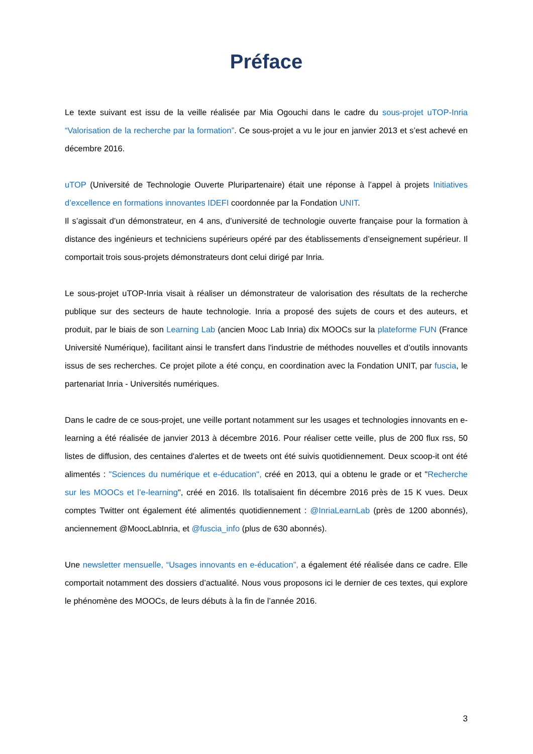Préface
Le texte suivant est issu de la veille réalisée par Mia Ogouchi dans le cadre du sous-projet uTOP-Inria “Valorisation de la recherche par la formation”. Ce sous-projet a vu le jour en janvier 2013 et s’est achevé en décembre 2016.
uTOP (Université de Technologie Ouverte Pluripartenaire) était une réponse à l’appel à projets Initiatives d’excellence en formations innovantes IDEFI coordonnée par la Fondation UNIT.
Il s’agissait d’un démonstrateur, en 4 ans, d’université de technologie ouverte française pour la formation à distance des ingénieurs et techniciens supérieurs opéré par des établissements d’enseignement supérieur. Il comportait trois sous-projets démonstrateurs dont celui dirigé par Inria.
Le sous-projet uTOP-Inria visait à réaliser un démonstrateur de valorisation des résultats de la recherche publique sur des secteurs de haute technologie. Inria a proposé des sujets de cours et des auteurs, et produit, par le biais de son Learning Lab (ancien Mooc Lab Inria) dix MOOCs sur la plateforme FUN (France Université Numérique), facilitant ainsi le transfert dans l'industrie de méthodes nouvelles et d’outils innovants issus de ses recherches. Ce projet pilote a été conçu, en coordination avec la Fondation UNIT, par fuscia, le partenariat Inria - Universités numériques.
Dans le cadre de ce sous-projet, une veille portant notamment sur les usages et technologies innovants en e-learning a été réalisée de janvier 2013 à décembre 2016. Pour réaliser cette veille, plus de 200 flux rss, 50 listes de diffusion, des centaines d'alertes et de tweets ont été suivis quotidiennement. Deux scoop-it ont été alimentés : "Sciences du numérique et e-éducation", créé en 2013, qui a obtenu le grade or et "Recherche sur les MOOCs et l’e-learning", créé en 2016. Ils totalisaient fin décembre 2016 près de 15 K vues. Deux comptes Twitter ont également été alimentés quotidiennement : @InriaLearnLab (près de 1200 abonnés), anciennement @MoocLabInria, et @fuscia_info (plus de 630 abonnés).
Une newsletter mensuelle, “Usages innovants en e-éducation”, a également été réalisée dans ce cadre. Elle comportait notamment des dossiers d’actualité. Nous vous proposons ici le dernier de ces textes, qui explore le phénomène des MOOCs, de leurs débuts à la fin de l’année 2016.
3